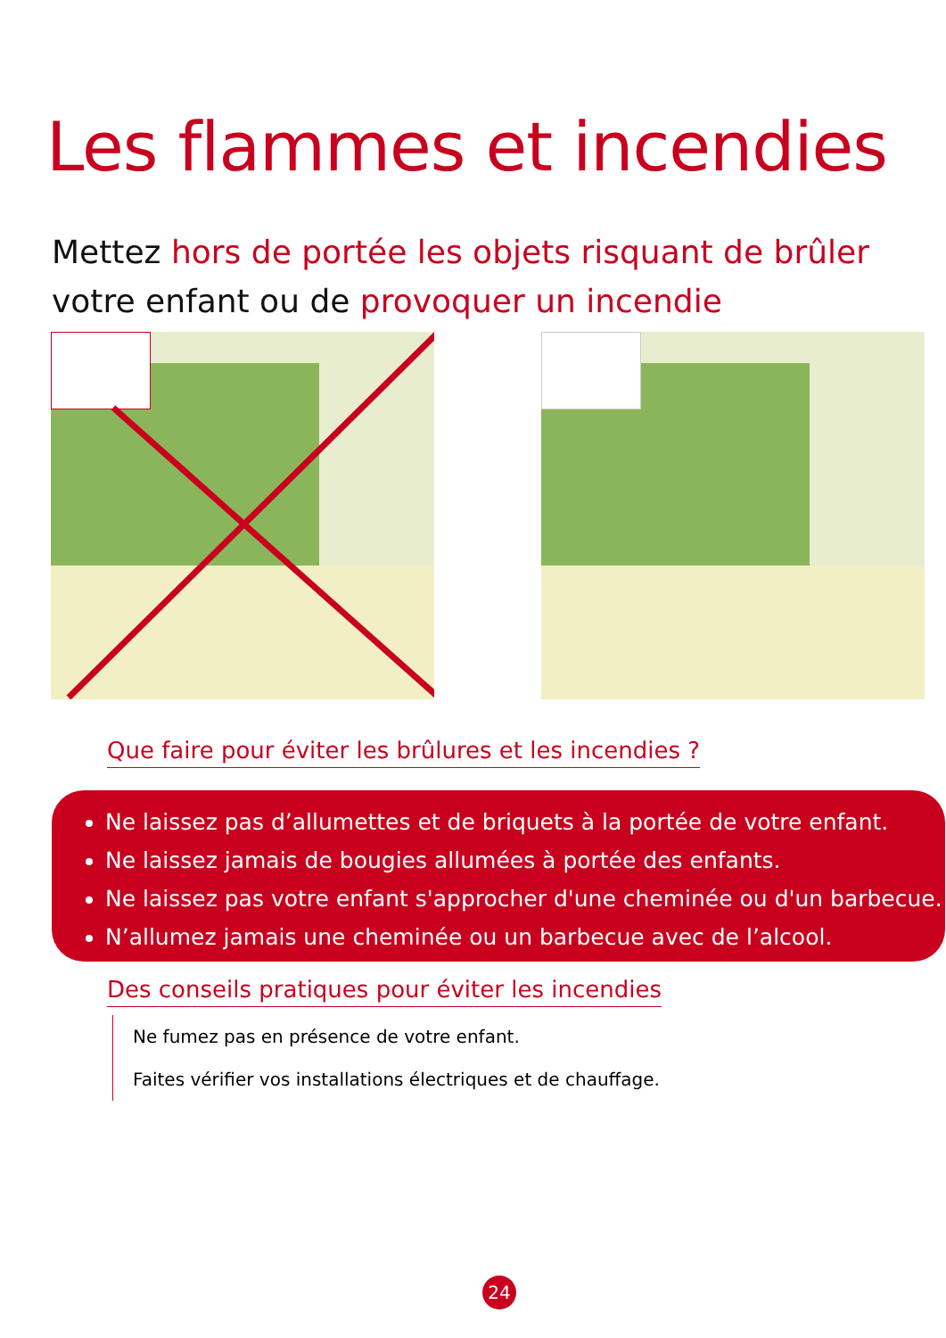Les flammes et incendies
Mettez hors de portée les objets risquant de brûler
votre enfant ou de provoquer un incendie
Que faire pour éviter les brûlures et les incendies ?
Ne laissez pas d’allumettes et de briquets à la portée de votre enfant.
Ne laissez jamais de bougies allumées à portée des enfants.
Ne laissez pas votre enfant s'approcher d'une cheminée ou d'un barbecue.
N’allumez jamais une cheminée ou un barbecue avec de l’alcool.
Des conseils pratiques pour éviter les incendies
Ne fumez pas en présence de votre enfant.
Faites vérifier vos installations électriques et de chauffage.
24